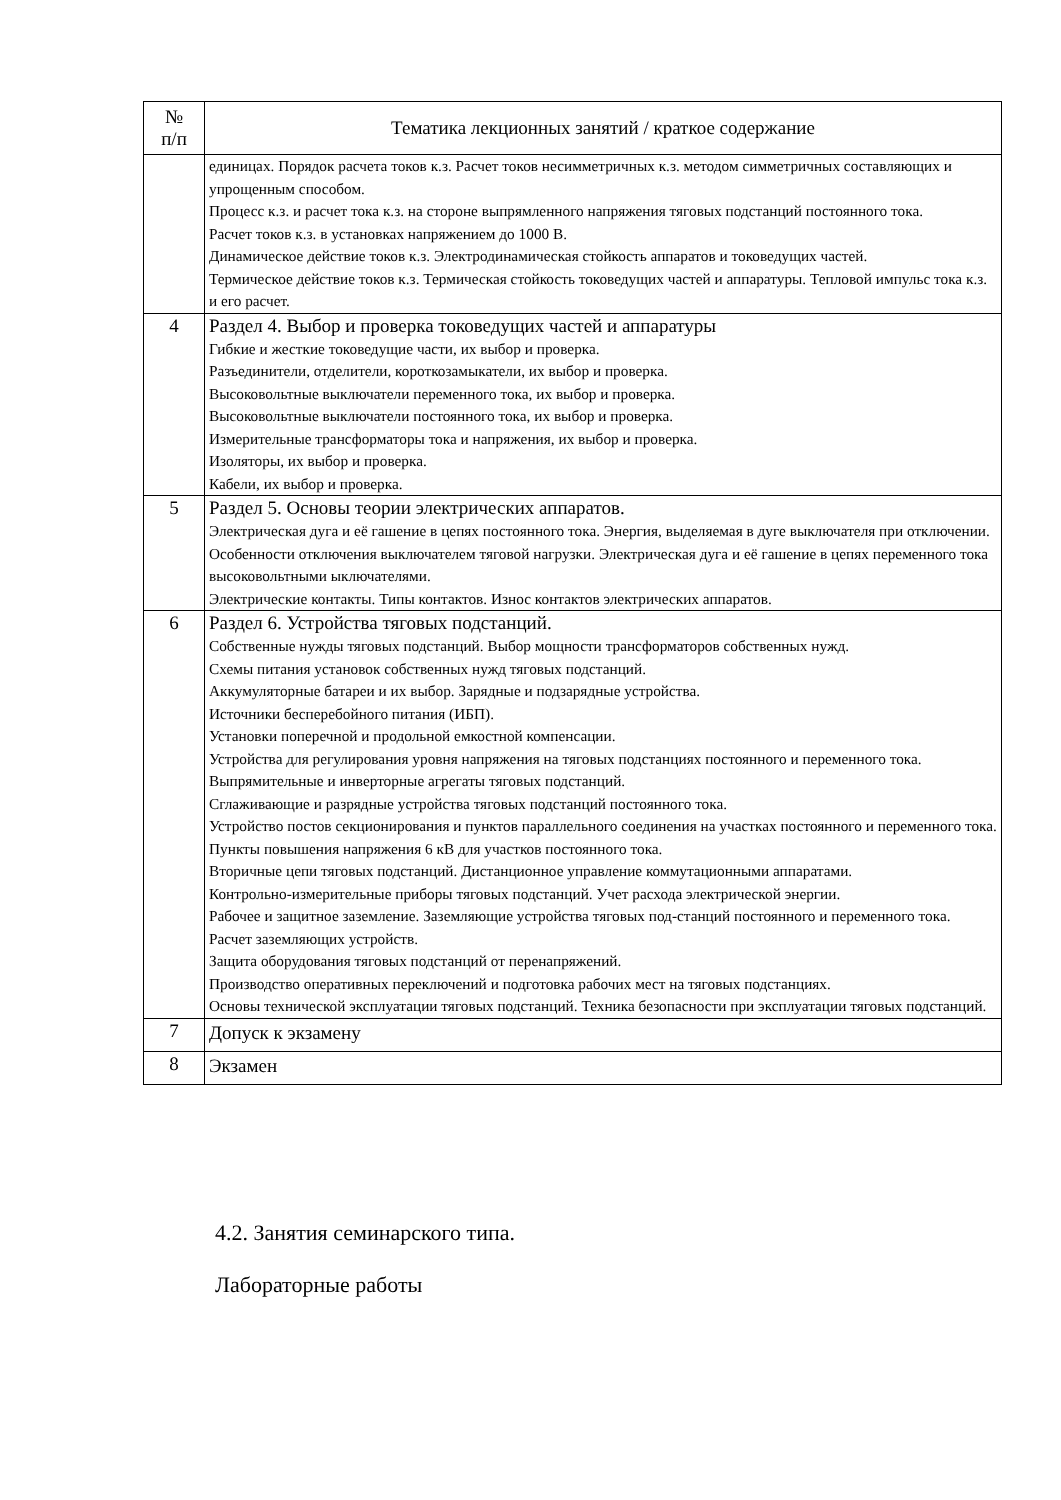| № п/п | Тематика лекционных занятий / краткое содержание |
| --- | --- |
| | единицах. Порядок расчета токов к.з. Расчет токов несимметричных к.з. методом симметричных составляющих и упрощенным способом. Процесс к.з. и расчет тока к.з. на стороне выпрямленного напряжения тяговых подстанций постоянного тока. Расчет токов к.з. в установках напряжением до 1000 В. Динамическое действие токов к.з. Электродинамическая стойкость аппаратов и токоведущих частей. Термическое действие токов к.з. Термическая стойкость токоведущих частей и аппаратуры. Тепловой импульс тока к.з. и его расчет. |
| 4 | Раздел 4. Выбор и проверка токоведущих частей и аппаратуры Гибкие и жесткие токоведущие части, их выбор и проверка. Разъединители, отделители, короткозамыкатели, их выбор и проверка. Высоковольтные выключатели переменного тока, их выбор и проверка. Высоковольтные выключатели постоянного тока, их выбор и проверка. Измерительные трансформаторы тока и напряжения, их выбор и проверка. Изоляторы, их выбор и проверка. Кабели, их выбор и проверка. |
| 5 | Раздел 5. Основы теории электрических аппаратов. Электрическая дуга и её гашение в цепях постоянного тока. Энергия, выделяемая в дуге выключателя при отключении. Особенности отключения выключателем тяговой нагрузки. Электрическая дуга и её гашение в цепях переменного тока высоковольтными ыключателями. Электрические контакты. Типы контактов. Износ контактов электрических аппаратов. |
| 6 | Раздел 6. Устройства тяговых подстанций. Собственные нужды тяговых подстанций. Выбор мощности трансформаторов собственных нужд. Схемы питания установок собственных нужд тяговых подстанций. Аккумуляторные батареи и их выбор. Зарядные и подзарядные устройства. Источники бесперебойного питания (ИБП). Установки поперечной и продольной емкостной компенсации. Устройства для регулирования уровня напряжения на тяговых подстанциях постоянного и переменного тока. Выпрямительные и инверторные агрегаты тяговых подстанций. Сглаживающие и разрядные устройства тяговых подстанций постоянного тока. Устройство постов секционирования и пунктов параллельного соединения на участках постоянного и переменного тока. Пункты повышения напряжения 6 кВ для участков постоянного тока. Вторичные цепи тяговых подстанций. Дистанционное управление коммутационными аппаратами. Контрольно-измерительные приборы тяговых подстанций. Учет расхода электрической энергии. Рабочее и защитное заземление. Заземляющие устройства тяговых под-станций постоянного и переменного тока. Расчет заземляющих устройств. Защита оборудования тяговых подстанций от перенапряжений. Производство оперативных переключений и подготовка рабочих мест на тяговых подстанциях. Основы технической эксплуатации тяговых подстанций. Техника безопасности при эксплуатации тяговых подстанций. |
| 7 | Допуск к экзамену |
| 8 | Экзамен |
4.2. Занятия семинарского типа.
Лабораторные работы